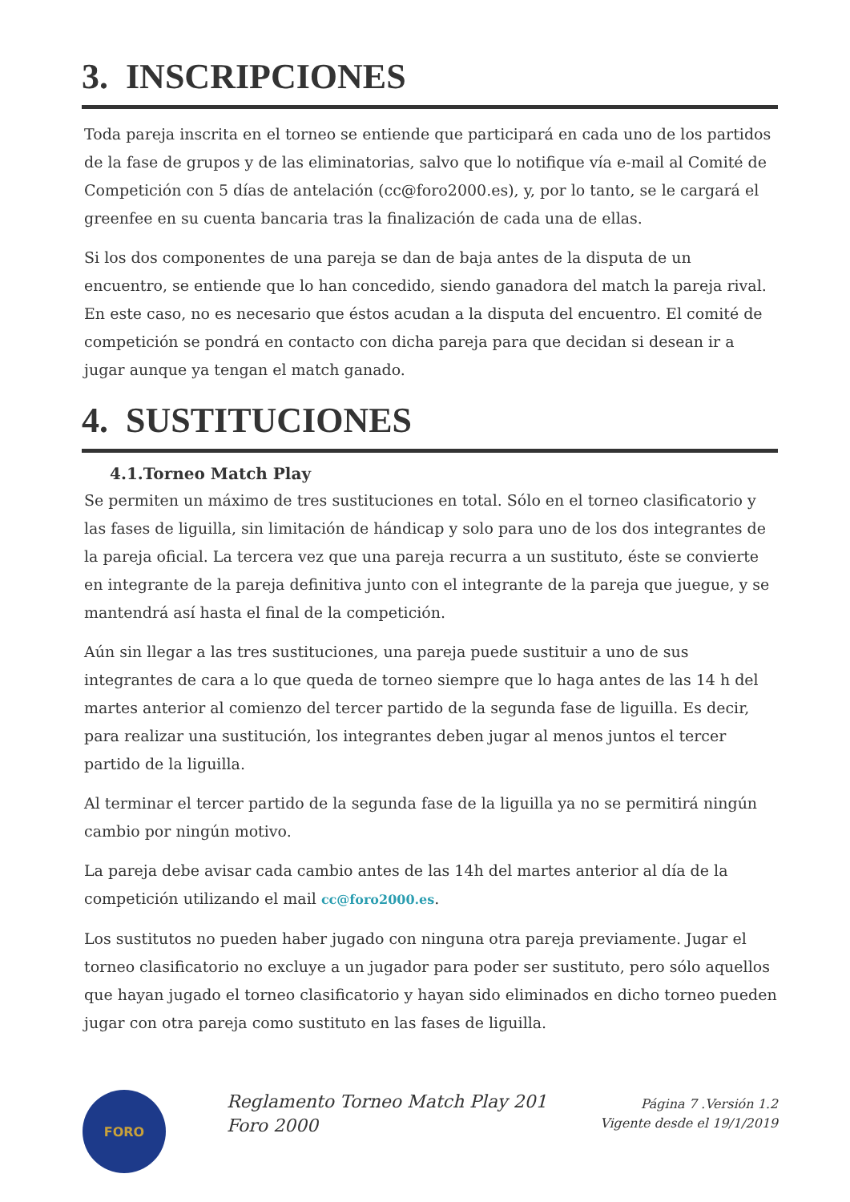3. INSCRIPCIONES
Toda pareja inscrita en el torneo se entiende que participará en cada uno de los partidos de la fase de grupos y de las eliminatorias, salvo que lo notifique vía e-mail al Comité de Competición con 5 días de antelación (cc@foro2000.es), y, por lo tanto, se le cargará el greenfee en su cuenta bancaria tras la finalización de cada una de ellas.
Si los dos componentes de una pareja se dan de baja antes de la disputa de un encuentro, se entiende que lo han concedido, siendo ganadora del match la pareja rival. En este caso, no es necesario que éstos acudan a la disputa del encuentro. El comité de competición se pondrá en contacto con dicha pareja para que decidan si desean ir a jugar aunque ya tengan el match ganado.
4. SUSTITUCIONES
4.1.Torneo Match Play
Se permiten un máximo de tres sustituciones en total. Sólo en el torneo clasificatorio y las fases de liguilla, sin limitación de hándicap y solo para uno de los dos integrantes de la pareja oficial. La tercera vez que una pareja recurra a un sustituto, éste se convierte en integrante de la pareja definitiva junto con el integrante de la pareja que juegue, y se mantendrá así hasta el final de la competición.
Aún sin llegar a las tres sustituciones, una pareja puede sustituir a uno de sus integrantes de cara a lo que queda de torneo siempre que lo haga antes de las 14 h del martes anterior al comienzo del tercer partido de la segunda fase de liguilla. Es decir, para realizar una sustitución, los integrantes deben jugar al menos juntos el tercer partido de la liguilla.
Al terminar el tercer partido de la segunda fase de la liguilla ya no se permitirá ningún cambio por ningún motivo.
La pareja debe avisar cada cambio antes de las 14h del martes anterior al día de la competición utilizando el mail cc@foro2000.es.
Los sustitutos no pueden haber jugado con ninguna otra pareja previamente. Jugar el torneo clasificatorio no excluye a un jugador para poder ser sustituto, pero sólo aquellos que hayan jugado el torneo clasificatorio y hayan sido eliminados en dicho torneo pueden jugar con otra pareja como sustituto en las fases de liguilla.
FORO
Reglamento Torneo Match Play 201
Foro 2000
Página 7 .Versión 1.2
Vigente desde el 19/1/2019